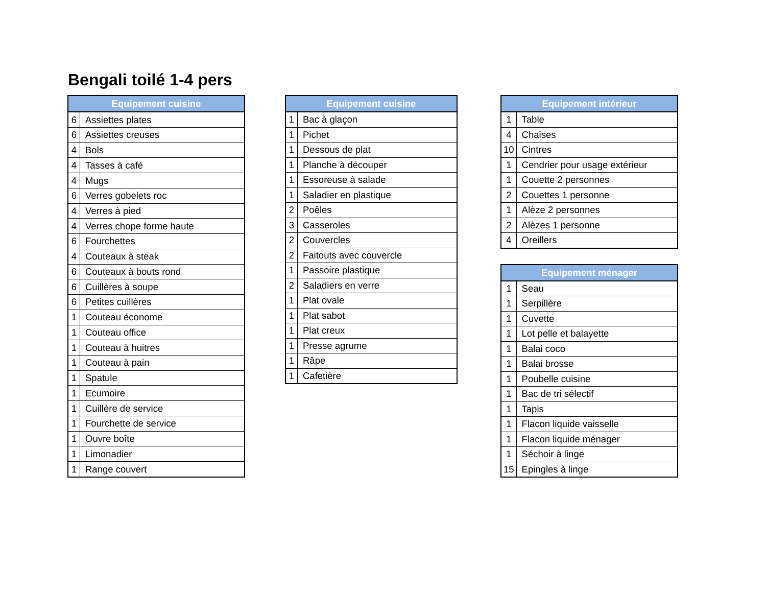Bengali toilé 1-4 pers
| Equipement cuisine | |
| --- | --- |
| 6 | Assiettes plates |
| 6 | Assiettes creuses |
| 4 | Bols |
| 4 | Tasses à café |
| 4 | Mugs |
| 6 | Verres gobelets roc |
| 4 | Verres à pied |
| 4 | Verres chope forme haute |
| 6 | Fourchettes |
| 4 | Couteaux à steak |
| 6 | Couteaux à bouts rond |
| 6 | Cuillères à soupe |
| 6 | Petites cuillères |
| 1 | Couteau économe |
| 1 | Couteau office |
| 1 | Couteau à huitres |
| 1 | Couteau à pain |
| 1 | Spatule |
| 1 | Ecumoire |
| 1 | Cuillère de service |
| 1 | Fourchette de service |
| 1 | Ouvre boîte |
| 1 | Limonadier |
| 1 | Range couvert |
| Equipement cuisine | |
| --- | --- |
| 1 | Bac à glaçon |
| 1 | Pichet |
| 1 | Dessous de plat |
| 1 | Planche à découper |
| 1 | Essoreuse à salade |
| 1 | Saladier en plastique |
| 2 | Poêles |
| 3 | Casseroles |
| 2 | Couvercles |
| 2 | Faitouts avec couvercle |
| 1 | Passoire plastique |
| 2 | Saladiers en verre |
| 1 | Plat ovale |
| 1 | Plat sabot |
| 1 | Plat creux |
| 1 | Presse agrume |
| 1 | Râpe |
| 1 | Cafetière |
| Equipement intérieur | |
| --- | --- |
| 1 | Table |
| 4 | Chaises |
| 10 | Cintres |
| 1 | Cendrier pour usage extérieur |
| 1 | Couette 2 personnes |
| 2 | Couettes 1 personne |
| 1 | Alèze 2 personnes |
| 2 | Alèzes 1 personne |
| 4 | Oreillers |
| Equipement ménager | |
| --- | --- |
| 1 | Seau |
| 1 | Serpillère |
| 1 | Cuvette |
| 1 | Lot pelle et balayette |
| 1 | Balai coco |
| 1 | Balai brosse |
| 1 | Poubelle cuisine |
| 1 | Bac de tri sélectif |
| 1 | Tapis |
| 1 | Flacon liquide vaisselle |
| 1 | Flacon liquide ménager |
| 1 | Séchoir à linge |
| 15 | Epingles à linge |